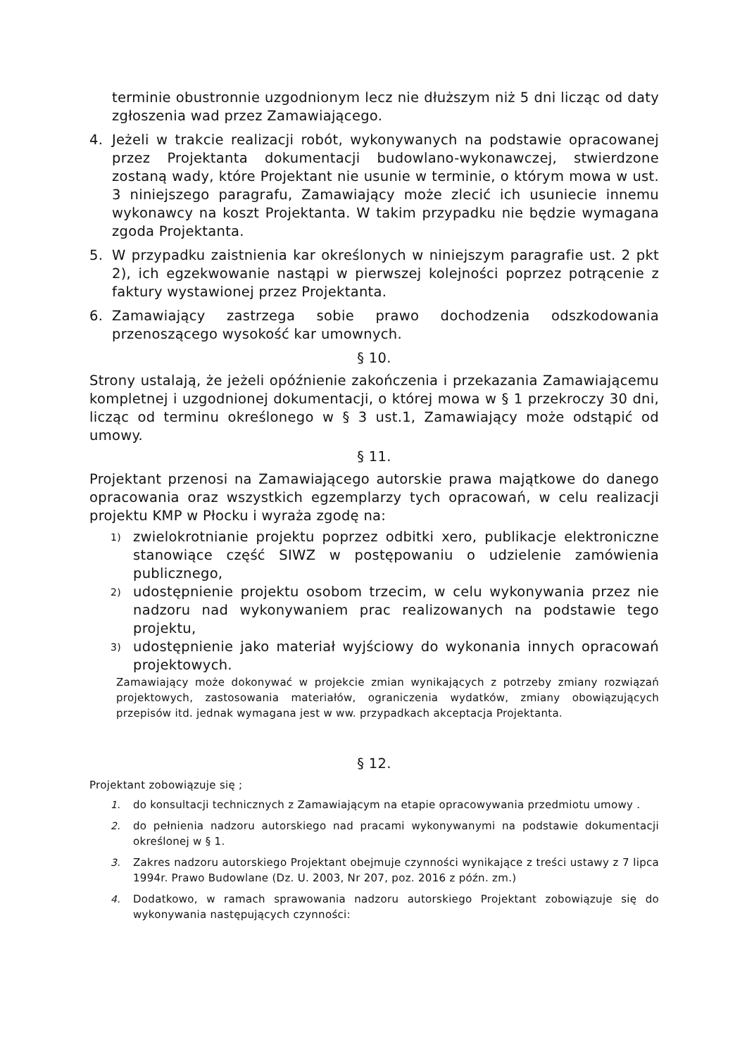terminie obustronnie uzgodnionym lecz nie dłuższym niż 5 dni licząc od daty zgłoszenia wad przez Zamawiającego.
4. Jeżeli w trakcie realizacji robót, wykonywanych na podstawie opracowanej przez Projektanta dokumentacji budowlano-wykonawczej, stwierdzone zostaną wady, które Projektant nie usunie w terminie, o którym mowa w ust. 3 niniejszego paragrafu, Zamawiający może zlecić ich usuniecie innemu wykonawcy na koszt Projektanta. W takim przypadku nie będzie wymagana zgoda Projektanta.
5. W przypadku zaistnienia kar określonych w niniejszym paragrafie ust. 2 pkt 2), ich egzekwowanie nastąpi w pierwszej kolejności poprzez potrącenie z faktury wystawionej przez Projektanta.
6. Zamawiający zastrzega sobie prawo dochodzenia odszkodowania przenoszącego wysokość kar umownych.
§ 10.
Strony ustalają, że jeżeli opóźnienie zakończenia i przekazania Zamawiającemu kompletnej i uzgodnionej dokumentacji, o której mowa w § 1 przekroczy 30 dni, licząc od terminu określonego w § 3 ust.1, Zamawiający może odstąpić od umowy.
§ 11.
Projektant przenosi na Zamawiającego autorskie prawa majątkowe do danego opracowania oraz wszystkich egzemplarzy tych opracowań, w celu realizacji projektu KMP w Płocku i wyraża zgodę na:
1) zwielokrotnianie projektu poprzez odbitki xero, publikacje elektroniczne stanowiące część SIWZ w postępowaniu o udzielenie zamówienia publicznego,
2) udostępnienie projektu osobom trzecim, w celu wykonywania przez nie nadzoru nad wykonywaniem prac realizowanych na podstawie tego projektu,
3) udostępnienie jako materiał wyjściowy do wykonania innych opracowań projektowych.
Zamawiający może dokonywać w projekcie zmian wynikających z potrzeby zmiany rozwiązań projektowych, zastosowania materiałów, ograniczenia wydatków, zmiany obowiązujących przepisów itd. jednak wymagana jest w ww. przypadkach akceptacja Projektanta.
§ 12.
Projektant zobowiązuje się ;
1. do konsultacji technicznych z Zamawiającym na etapie opracowywania przedmiotu umowy .
2. do pełnienia nadzoru autorskiego nad pracami wykonywanymi na podstawie dokumentacji określonej w § 1.
3. Zakres nadzoru autorskiego Projektant obejmuje czynności wynikające z treści ustawy z 7 lipca 1994r. Prawo Budowlane (Dz. U. 2003, Nr 207, poz. 2016 z późn. zm.)
4. Dodatkowo, w ramach sprawowania nadzoru autorskiego Projektant zobowiązuje się do wykonywania następujących czynności: